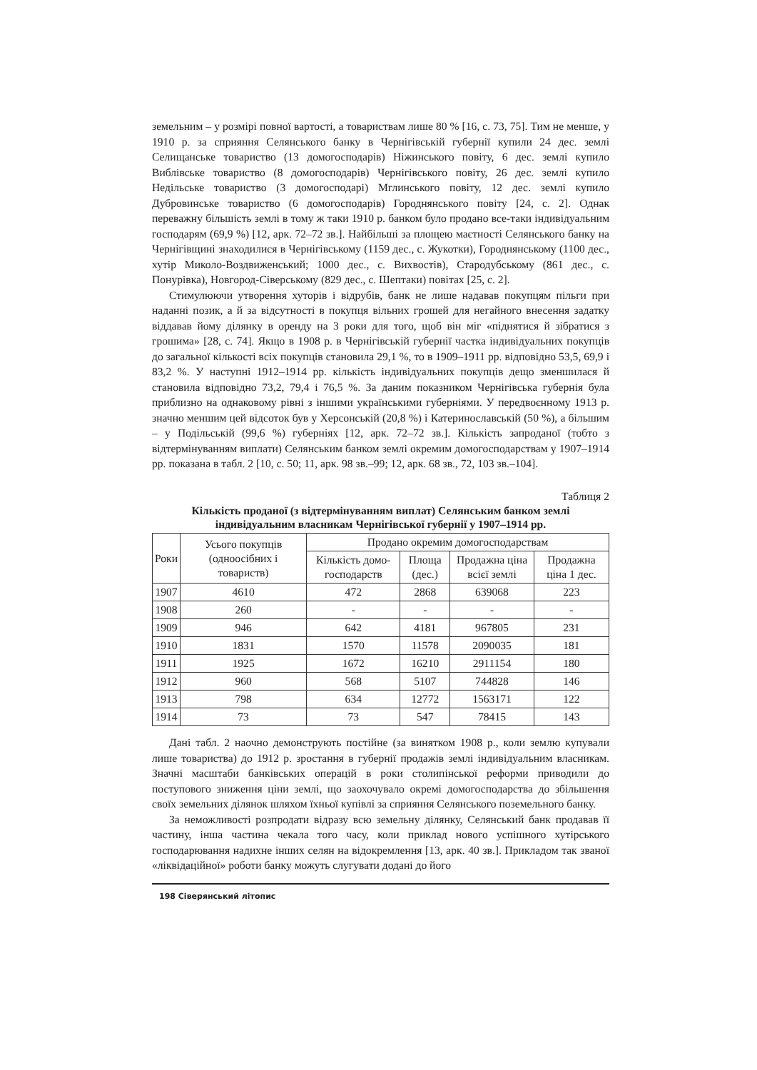земельним – у розмірі повної вартості, а товариствам лише 80 % [16, с. 73, 75]. Тим не менше, у 1910 р. за сприяння Селянського банку в Чернігівській губернії купили 24 дес. землі Селищанське товариство (13 домогосподарів) Ніжинського повіту, 6 дес. землі купило Виблівське товариство (8 домогосподарів) Чернігівського повіту, 26 дес. землі купило Недільське товариство (3 домогосподарі) Мглинського повіту, 12 дес. землі купило Дубровинське товариство (6 домогосподарів) Городнянського повіту [24, с. 2]. Однак переважну більшість землі в тому ж таки 1910 р. банком було продано все-таки індивідуальним господарям (69,9 %) [12, арк. 72–72 зв.]. Найбільші за площею маєтності Селянського банку на Чернігівщині знаходилися в Чернігівському (1159 дес., с. Жукотки), Городнянському (1100 дес., хутір Миколо-Воздвиженський; 1000 дес., с. Вихвостів), Стародубському (861 дес., с. Понурівка), Новгород-Сіверському (829 дес., с. Шептаки) повітах [25, с. 2].
Стимулюючи утворення хуторів і відрубів, банк не лише надавав покупцям пільги при наданні позик, а й за відсутності в покупця вільних грошей для негайного внесення задатку віддавав йому ділянку в оренду на 3 роки для того, щоб він міг «піднятися й зібратися з грошима» [28, с. 74]. Якщо в 1908 р. в Чернігівській губернії частка індивідуальних покупців до загальної кількості всіх покупців становила 29,1 %, то в 1909–1911 рр. відповідно 53,5, 69,9 і 83,2 %. У наступні 1912–1914 рр. кількість індивідуальних покупців дещо зменшилася й становила відповідно 73,2, 79,4 і 76,5 %. За даним показником Чернігівська губернія була приблизно на однаковому рівні з іншими українськими губерніями. У передвоєнному 1913 р. значно меншим цей відсоток був у Херсонській (20,8 %) і Катеринославській (50 %), а більшим – у Подільській (99,6 %) губерніях [12, арк. 72–72 зв.]. Кількість запроданої (тобто з відтермінуванням виплати) Селянським банком землі окремим домогосподарствам у 1907–1914 рр. показана в табл. 2 [10, с. 50; 11, арк. 98 зв.–99; 12, арк. 68 зв., 72, 103 зв.–104].
Таблиця 2
Кількість проданої (з відтермінуванням виплат) Селянським банком землі індивідуальним власникам Чернігівської губернії у 1907–1914 рр.
| Роки | Усього покупців (одноосібних і товариств) | Продано окремим домогосподарствам | | | |
| --- | --- | --- | --- | --- | --- |
| | | Кількість домо-господарств | Площа (дес.) | Продажна ціна всієї землі | Продажна ціна 1 дес. |
| 1907 | 4610 | 472 | 2868 | 639068 | 223 |
| 1908 | 260 | - | - | - | - |
| 1909 | 946 | 642 | 4181 | 967805 | 231 |
| 1910 | 1831 | 1570 | 11578 | 2090035 | 181 |
| 1911 | 1925 | 1672 | 16210 | 2911154 | 180 |
| 1912 | 960 | 568 | 5107 | 744828 | 146 |
| 1913 | 798 | 634 | 12772 | 1563171 | 122 |
| 1914 | 73 | 73 | 547 | 78415 | 143 |
Дані табл. 2 наочно демонструють постійне (за винятком 1908 р., коли землю купували лише товариства) до 1912 р. зростання в губернії продажів землі індивідуальним власникам. Значні масштаби банківських операцій в роки столипінської реформи приводили до поступового зниження ціни землі, що заохочувало окремі домогосподарства до збільшення своїх земельних ділянок шляхом їхньої купівлі за сприяння Селянського поземельного банку.
За неможливості розпродати відразу всю земельну ділянку, Селянський банк продавав її частину, інша частина чекала того часу, коли приклад нового успішного хутірського господарювання надихне інших селян на відокремлення [13, арк. 40 зв.]. Прикладом так званої «ліквідаційної» роботи банку можуть слугувати додані до його
198 Сіверянський літопис